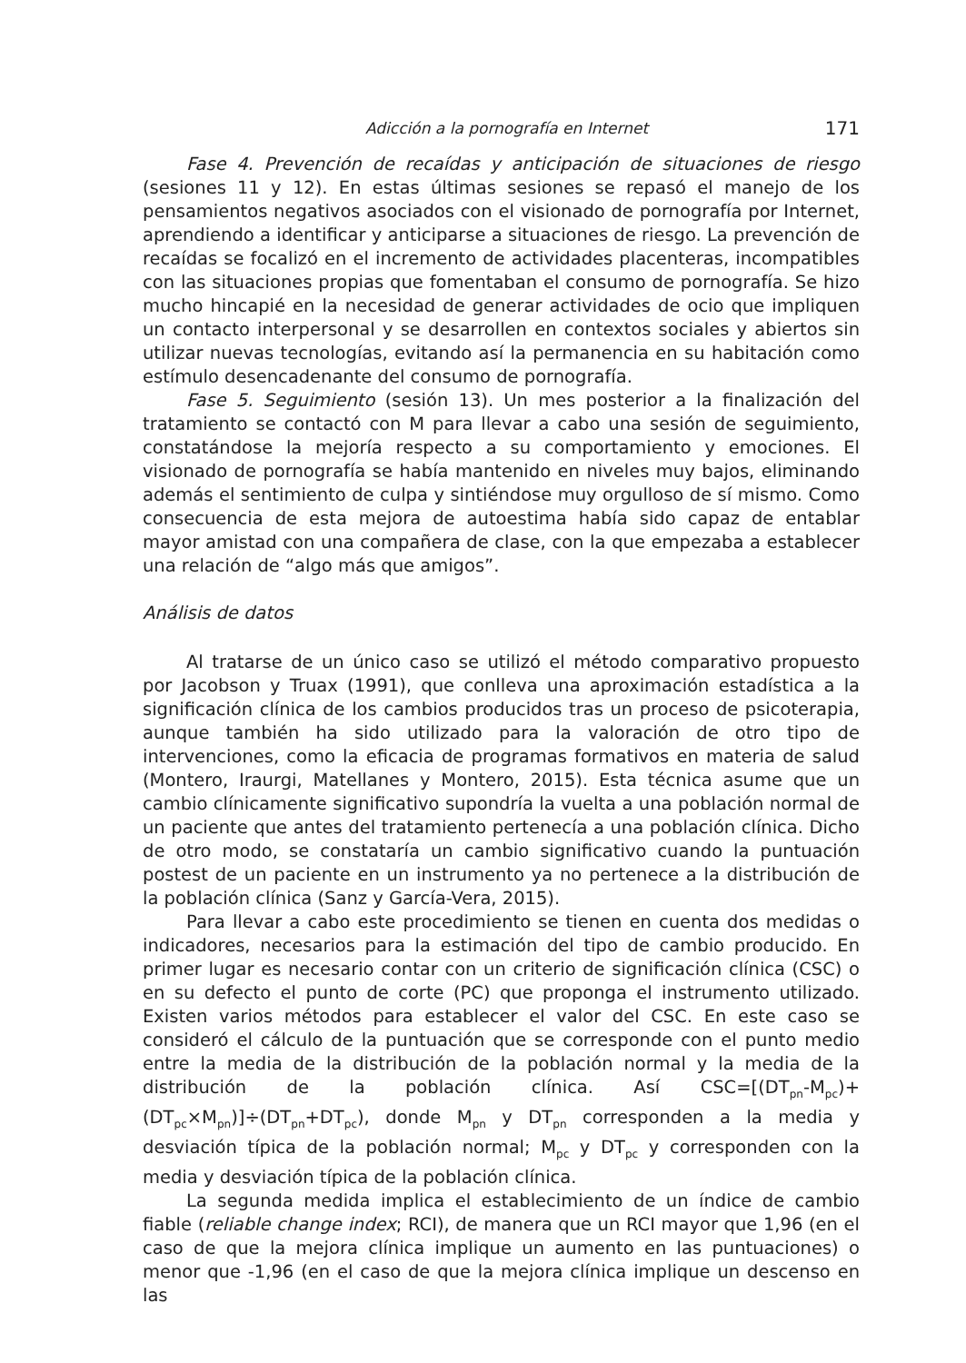Adicción a la pornografía en Internet 171
Fase 4. Prevención de recaídas y anticipación de situaciones de riesgo (sesiones 11 y 12). En estas últimas sesiones se repasó el manejo de los pensamientos negativos asociados con el visionado de pornografía por Internet, aprendiendo a identificar y anticiparse a situaciones de riesgo. La prevención de recaídas se focalizó en el incremento de actividades placenteras, incompatibles con las situaciones propias que fomentaban el consumo de pornografía. Se hizo mucho hincapié en la necesidad de generar actividades de ocio que impliquen un contacto interpersonal y se desarrollen en contextos sociales y abiertos sin utilizar nuevas tecnologías, evitando así la permanencia en su habitación como estímulo desencadenante del consumo de pornografía.
Fase 5. Seguimiento (sesión 13). Un mes posterior a la finalización del tratamiento se contactó con M para llevar a cabo una sesión de seguimiento, constatándose la mejoría respecto a su comportamiento y emociones. El visionado de pornografía se había mantenido en niveles muy bajos, eliminando además el sentimiento de culpa y sintiéndose muy orgulloso de sí mismo. Como consecuencia de esta mejora de autoestima había sido capaz de entablar mayor amistad con una compañera de clase, con la que empezaba a establecer una relación de “algo más que amigos”.
Análisis de datos
Al tratarse de un único caso se utilizó el método comparativo propuesto por Jacobson y Truax (1991), que conlleva una aproximación estadística a la significación clínica de los cambios producidos tras un proceso de psicoterapia, aunque también ha sido utilizado para la valoración de otro tipo de intervenciones, como la eficacia de programas formativos en materia de salud (Montero, Iraurgi, Matellanes y Montero, 2015). Esta técnica asume que un cambio clínicamente significativo supondría la vuelta a una población normal de un paciente que antes del tratamiento pertenecía a una población clínica. Dicho de otro modo, se constataría un cambio significativo cuando la puntuación postest de un paciente en un instrumento ya no pertenece a la distribución de la población clínica (Sanz y García-Vera, 2015).
Para llevar a cabo este procedimiento se tienen en cuenta dos medidas o indicadores, necesarios para la estimación del tipo de cambio producido. En primer lugar es necesario contar con un criterio de significación clínica (CSC) o en su defecto el punto de corte (PC) que proponga el instrumento utilizado. Existen varios métodos para establecer el valor del CSC. En este caso se consideró el cálculo de la puntuación que se corresponde con el punto medio entre la media de la distribución de la población normal y la media de la distribución de la población clínica. Así CSC=[(DT<sub>pn</sub>-M<sub>pc</sub>)+(DT<sub>pc</sub>×M<sub>pn</sub>)]÷(DT<sub>pn</sub>+DT<sub>pc</sub>), donde M<sub>pn</sub> y DT<sub>pn</sub> corresponden a la media y desviación típica de la población normal; M<sub>pc</sub> y DT<sub>pc</sub> y corresponden con la media y desviación típica de la población clínica.
La segunda medida implica el establecimiento de un índice de cambio fiable (reliable change index; RCI), de manera que un RCI mayor que 1,96 (en el caso de que la mejora clínica implique un aumento en las puntuaciones) o menor que -1,96 (en el caso de que la mejora clínica implique un descenso en las